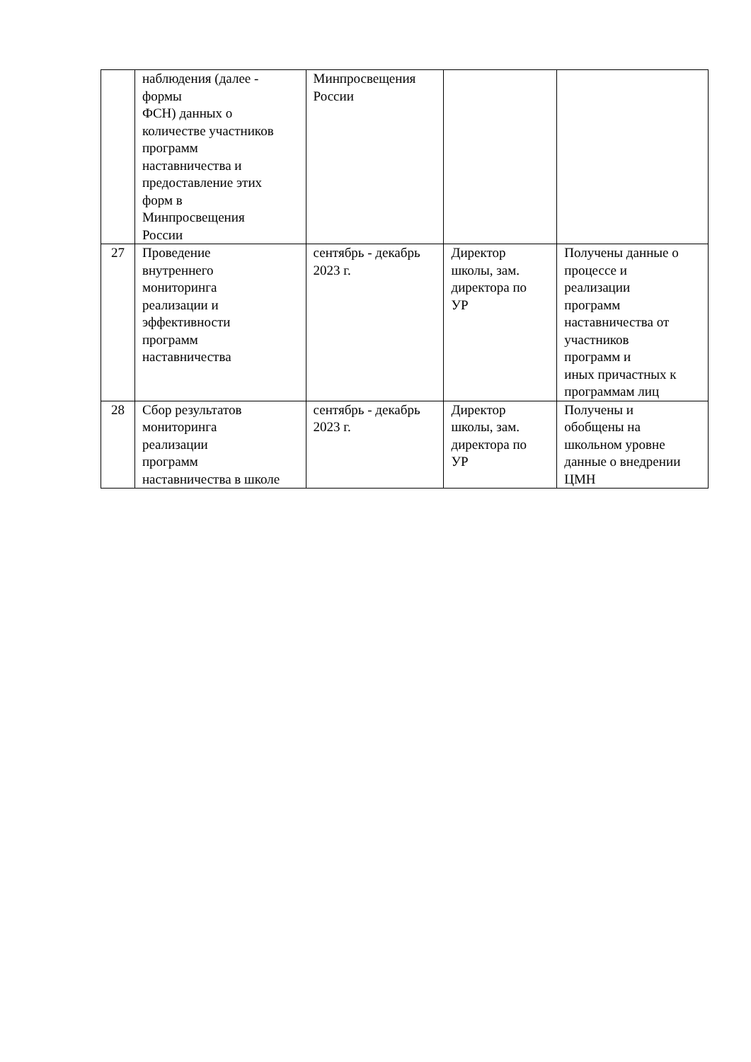| | наблюдения (далее - формы ФСН) данных о количестве участников программ наставничества и предоставление этих форм в Минпросвещения России | Минпросвещения России | | |
| 27 | Проведение внутреннего мониторинга реализации и эффективности программ наставничества | сентябрь - декабрь 2023 г. | Директор школы, зам. директора по УР | Получены данные о процессе и реализации программ наставничества от участников программ и иных причастных к программам лиц |
| 28 | Сбор результатов мониторинга реализации программ наставничества в школе | сентябрь - декабрь 2023 г. | Директор школы, зам. директора по УР | Получены и обобщены на школьном уровне данные о внедрении ЦМН |